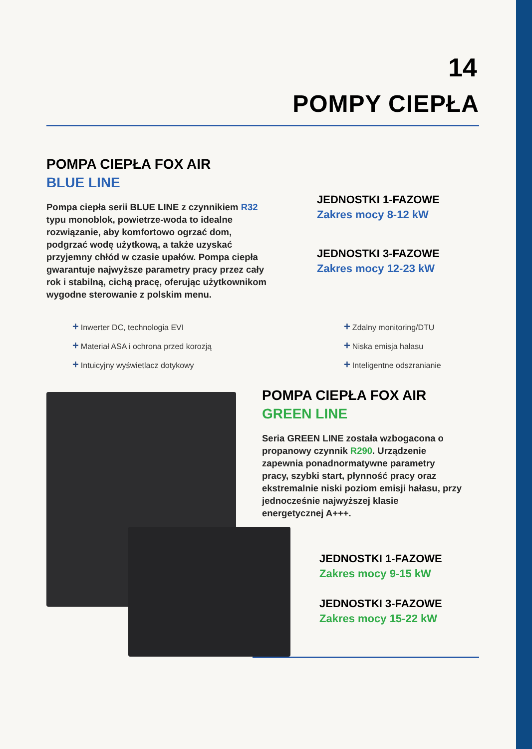14
POMPY CIEPŁA
POMPA CIEPŁA FOX AIR
BLUE LINE
Pompa ciepła serii BLUE LINE z czynnikiem R32 typu monoblok, powietrze-woda to idealne rozwiązanie, aby komfortowo ogrzać dom, podgrzać wodę użytkową, a także uzyskać przyjemny chłód w czasie upałów. Pompa ciepła gwarantuje najwyższe parametry pracy przez cały rok i stabilną, cichą pracę, oferując użytkownikom wygodne sterowanie z polskim menu.
JEDNOSTKI 1-FAZOWE
Zakres mocy 8-12 kW
JEDNOSTKI 3-FAZOWE
Zakres mocy 12-23 kW
+ Inwerter DC, technologia EVI
+ Materiał ASA i ochrona przed korozją
+ Intuicyjny wyświetlacz dotykowy
+ Zdalny monitoring/DTU
+ Niska emisja hałasu
+ Inteligentne odszranianie
POMPA CIEPŁA FOX AIR
GREEN LINE
Seria GREEN LINE została wzbogacona o propanowy czynnik R290. Urządzenie zapewnia ponadnormatywne parametry pracy, szybki start, płynność pracy oraz ekstremalnie niski poziom emisji hałasu, przy jednocześnie najwyższej klasie energetycznej A+++.
JEDNOSTKI 1-FAZOWE
Zakres mocy 9-15 kW
JEDNOSTKI 3-FAZOWE
Zakres mocy 15-22 kW